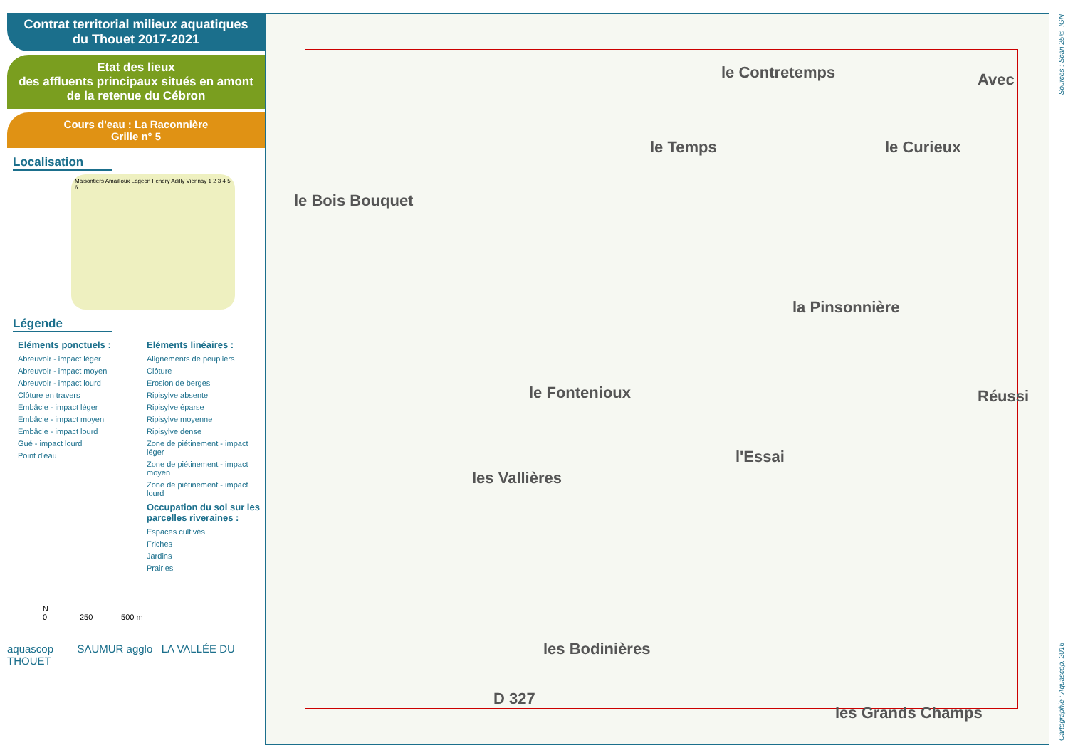Contrat territorial milieux aquatiques
du Thouet 2017-2021
Etat des lieux
des affluents principaux situés en amont
de la retenue du Cébron
Cours d'eau : La Raconnière
Grille n° 5
Localisation
Maisontiers Amailloux Lageon Fénery Adilly Viennay 1 2 3 4 5 6
Légende
Eléments ponctuels :
Abreuvoir - impact léger
Abreuvoir - impact moyen
Abreuvoir - impact lourd
Clôture en travers
Embâcle - impact léger
Embâcle - impact moyen
Embâcle - impact lourd
Gué - impact lourd
Point d'eau
Eléments linéaires :
Alignements de peupliers
Clôture
Erosion de berges
Ripisylve absente
Ripisylve éparse
Ripisylve moyenne
Ripisylve dense
Zone de piétinement - impact léger
Zone de piétinement - impact moyen
Zone de piétinement - impact lourd
Occupation du sol sur les parcelles riveraines :
Espaces cultivés
Friches
Jardins
Prairies
N
0 250 500 m
aquascop SAUMUR agglo LA VALLÉE DU THOUET
le Bois Bouquet
le Contretemps
le Temps le Curieux
Avec
la Pinsonnière
le Fontenioux
l'Essai
Réussi
les Vallières
les Bodinières
les Grands Champs
D 327
Sources : Scan 25® IGN
Cartographie : Aquascop, 2016